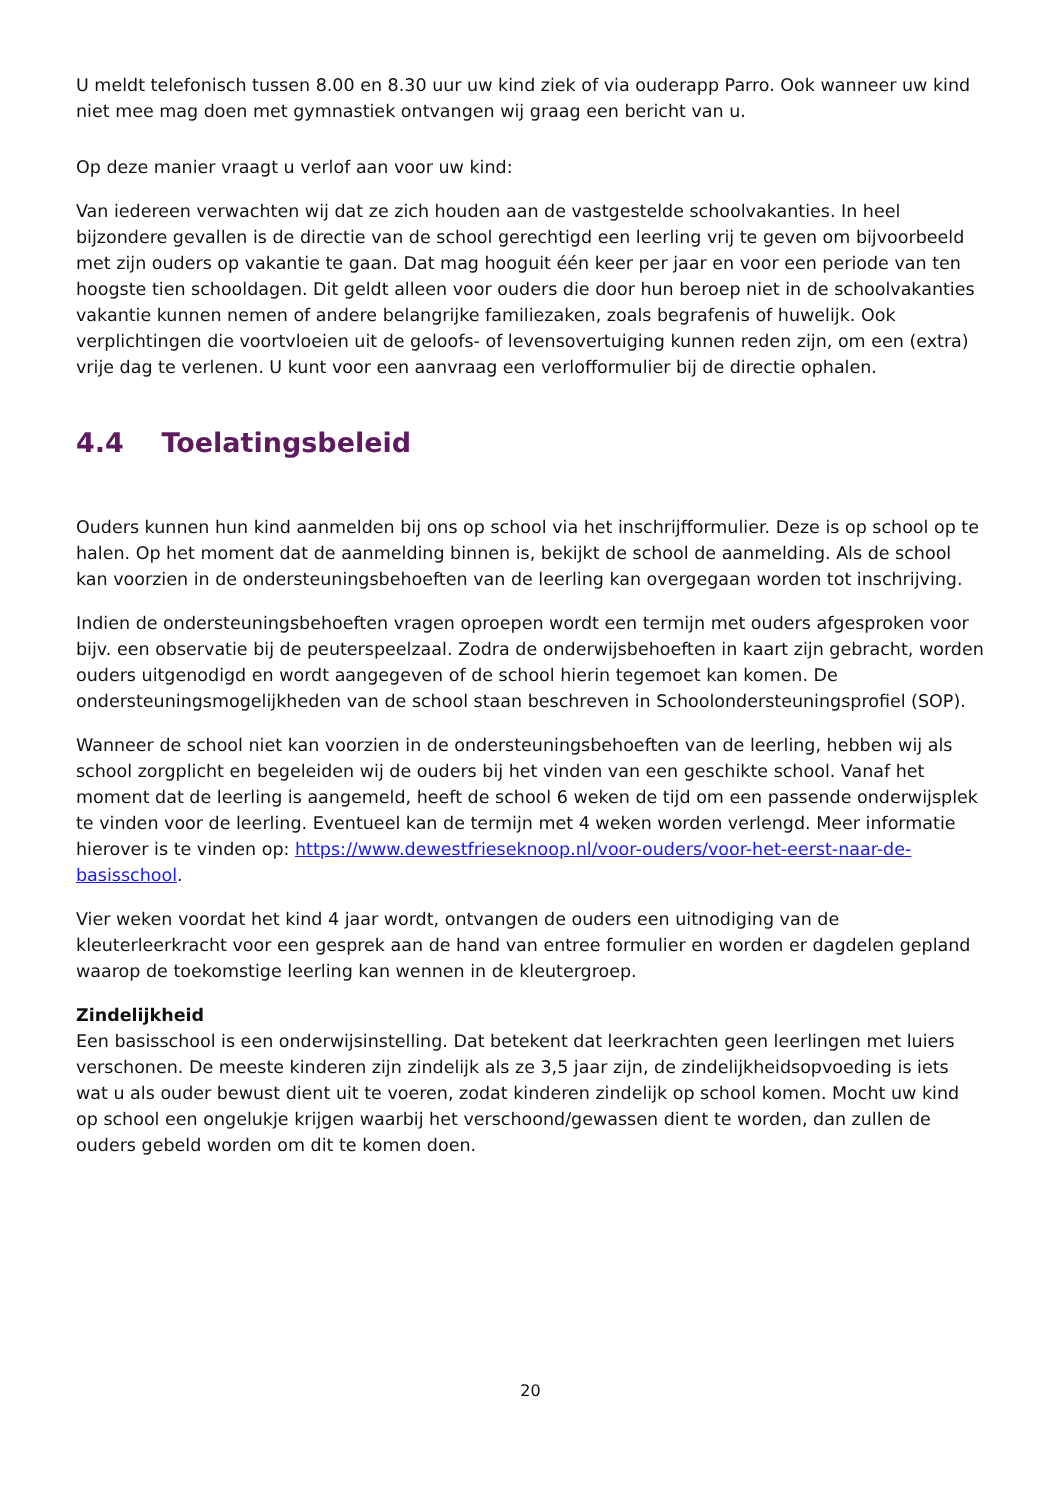U meldt telefonisch tussen 8.00 en 8.30 uur uw kind ziek of via ouderapp Parro. Ook wanneer uw kind niet mee mag doen met gymnastiek ontvangen wij graag een bericht van u.
Op deze manier vraagt u verlof aan voor uw kind:
Van iedereen verwachten wij dat ze zich houden aan de vastgestelde schoolvakanties. In heel bijzondere gevallen is de directie van de school gerechtigd een leerling vrij te geven om bijvoorbeeld met zijn ouders op vakantie te gaan. Dat mag hooguit één keer per jaar en voor een periode van ten hoogste tien schooldagen. Dit geldt alleen voor ouders die door hun beroep niet in de schoolvakanties vakantie kunnen nemen of andere belangrijke familiezaken, zoals begrafenis of huwelijk. Ook verplichtingen die voortvloeien uit de geloofs- of levensovertuiging kunnen reden zijn, om een (extra) vrije dag te verlenen. U kunt voor een aanvraag een verlofformulier bij de directie ophalen.
4.4 Toelatingsbeleid
Ouders kunnen hun kind aanmelden bij ons op school via het inschrijfformulier. Deze is op school op te halen. Op het moment dat de aanmelding binnen is, bekijkt de school de aanmelding. Als de school kan voorzien in de ondersteuningsbehoeften van de leerling kan overgegaan worden tot inschrijving.
Indien de ondersteuningsbehoeften vragen oproepen wordt een termijn met ouders afgesproken voor bijv. een observatie bij de peuterspeelzaal. Zodra de onderwijsbehoeften in kaart zijn gebracht, worden ouders uitgenodigd en wordt aangegeven of de school hierin tegemoet kan komen. De ondersteuningsmogelijkheden van de school staan beschreven in Schoolondersteuningsprofiel (SOP).
Wanneer de school niet kan voorzien in de ondersteuningsbehoeften van de leerling, hebben wij als school zorgplicht en begeleiden wij de ouders bij het vinden van een geschikte school. Vanaf het moment dat de leerling is aangemeld, heeft de school 6 weken de tijd om een passende onderwijsplek te vinden voor de leerling. Eventueel kan de termijn met 4 weken worden verlengd. Meer informatie hierover is te vinden op: https://www.dewestfrieseknoop.nl/voor-ouders/voor-het-eerst-naar-de-basisschool.
Vier weken voordat het kind 4 jaar wordt, ontvangen de ouders een uitnodiging van de kleuterleerkracht voor een gesprek aan de hand van entree formulier en worden er dagdelen gepland waarop de toekomstige leerling kan wennen in de kleutergroep.
Zindelijkheid
Een basisschool is een onderwijsinstelling. Dat betekent dat leerkrachten geen leerlingen met luiers verschonen. De meeste kinderen zijn zindelijk als ze 3,5 jaar zijn, de zindelijkheidsopvoeding is iets wat u als ouder bewust dient uit te voeren, zodat kinderen zindelijk op school komen. Mocht uw kind op school een ongelukje krijgen waarbij het verschoond/gewassen dient te worden, dan zullen de ouders gebeld worden om dit te komen doen.
20